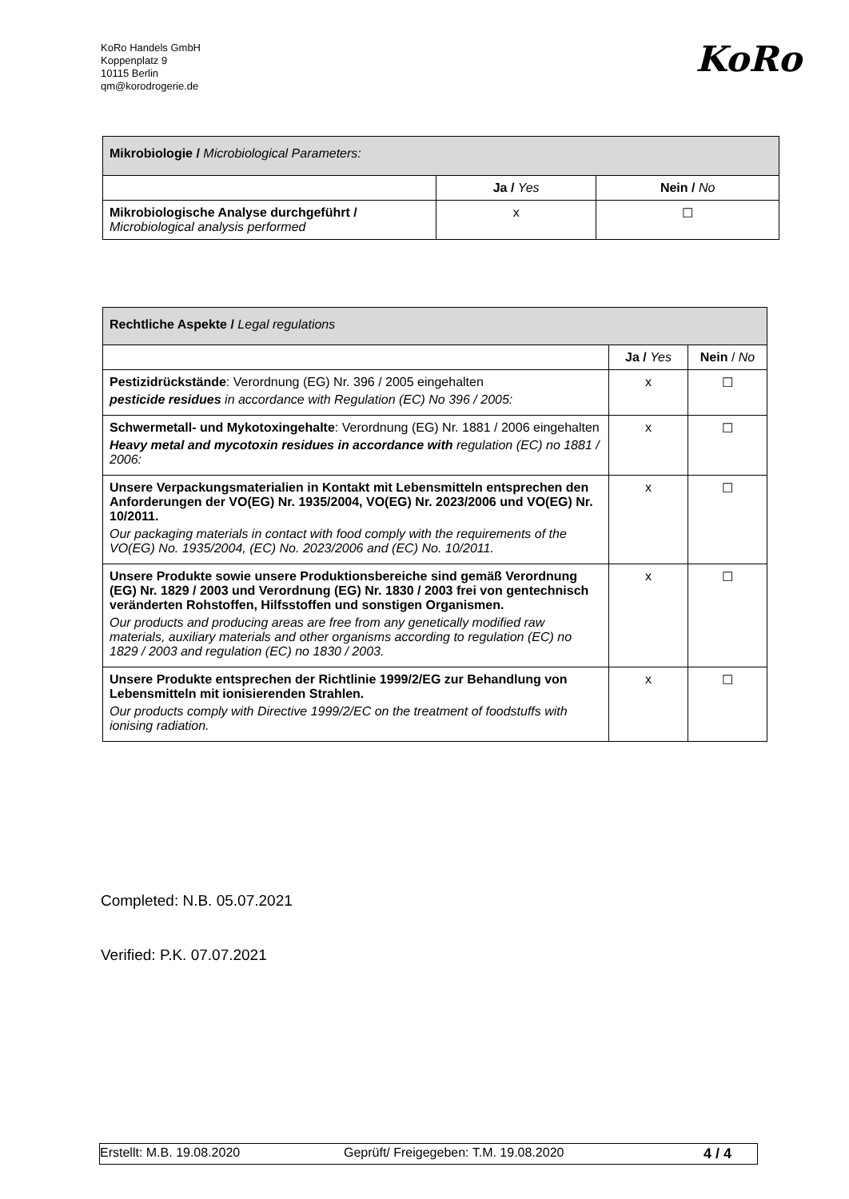KoRo Handels GmbH
Koppenplatz 9
10115 Berlin
qm@korodrogerie.de
KoRo
| Mikrobiologie / Microbiological Parameters: | | |
| | Ja / Yes | Nein / No |
| Mikrobiologische Analyse durchgeführt / Microbiological analysis performed | x | ☐ |
| Rechtliche Aspekte / Legal regulations | | |
| | Ja / Yes | Nein / No |
| Pestizidrückstände : Verordnung (EG) Nr. 396 / 2005 eingehalten pesticide residues in accordance with Regulation (EC) No 396 / 2005: | x | ☐ |
| Schwermetall- und Mykotoxingehalte : Verordnung (EG) Nr. 1881 / 2006 eingehalten Heavy metal and mycotoxin residues in accordance with regulation (EC) no 1881 / 2006: | x | ☐ |
| Unsere Verpackungsmaterialien in Kontakt mit Lebensmitteln entsprechen den Anforderungen der VO(EG) Nr. 1935/2004, VO(EG) Nr. 2023/2006 und VO(EG) Nr. 10/2011. Our packaging materials in contact with food comply with the requirements of the VO(EG) No. 1935/2004, (EC) No. 2023/2006 and (EC) No. 10/2011. | x | ☐ |
| Unsere Produkte sowie unsere Produktionsbereiche sind gemäß Verordnung (EG) Nr. 1829 / 2003 und Verordnung (EG) Nr. 1830 / 2003 frei von gentechnisch veränderten Rohstoffen, Hilfsstoffen und sonstigen Organismen. Our products and producing areas are free from any genetically modified raw materials, auxiliary materials and other organisms according to regulation (EC) no 1829 / 2003 and regulation (EC) no 1830 / 2003. | x | ☐ |
| Unsere Produkte entsprechen der Richtlinie 1999/2/EG zur Behandlung von Lebensmitteln mit ionisierenden Strahlen. Our products comply with Directive 1999/2/EC on the treatment of foodstuffs with ionising radiation. | x | ☐ |
Completed: N.B. 05.07.2021
Verified: P.K. 07.07.2021
Erstellt: M.B. 19.08.2020 Geprüft/ Freigegeben: T.M. 19.08.2020 4 / 4